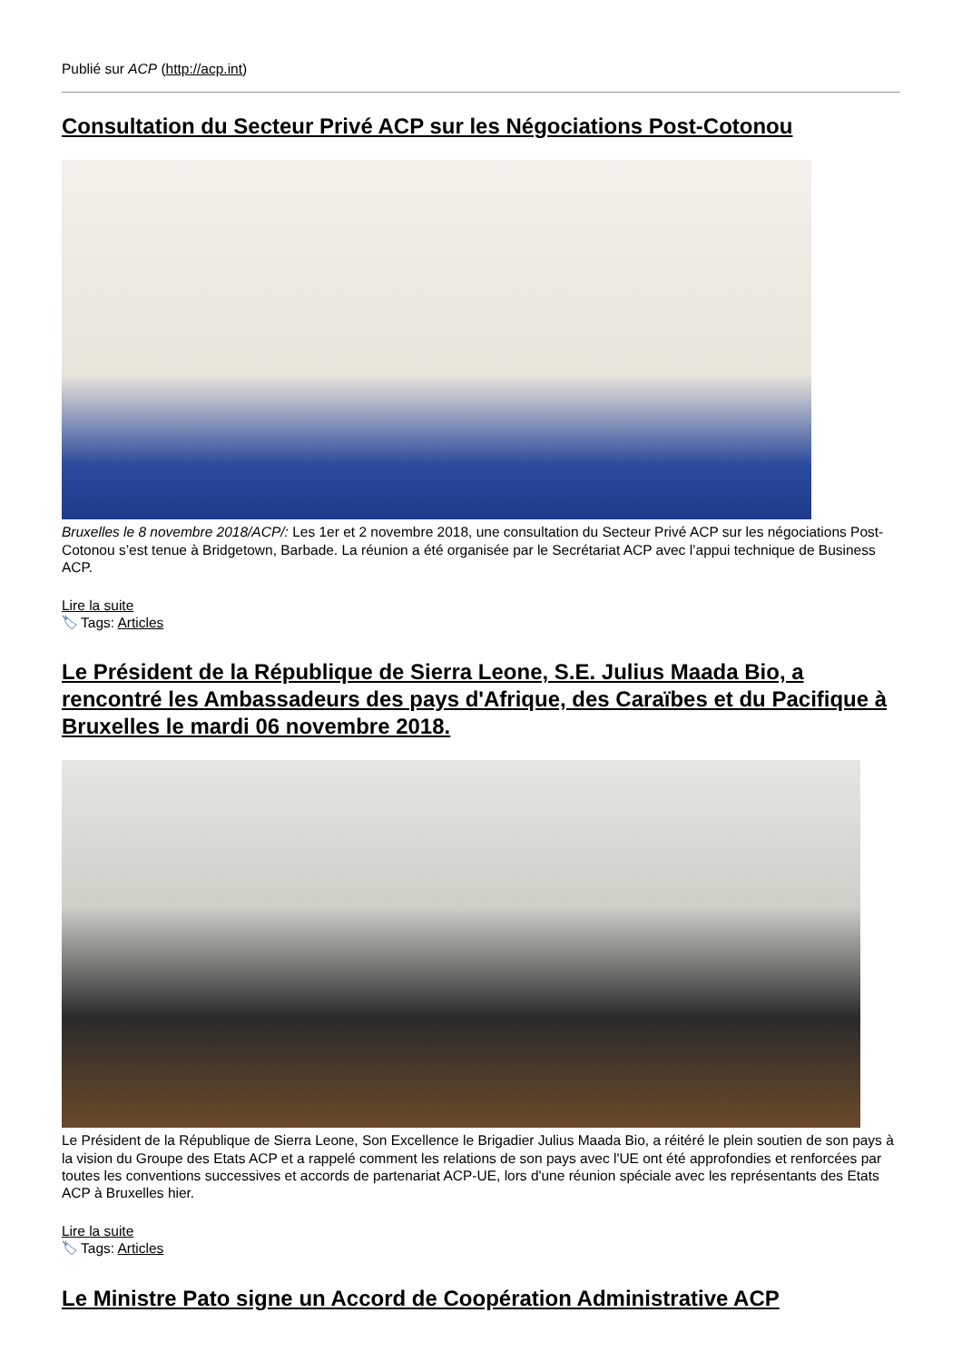Publié sur ACP (http://acp.int)
Consultation du Secteur Privé ACP sur les Négociations Post-Cotonou
Bruxelles le 8 novembre 2018/ACP/: Les 1er et 2 novembre 2018, une consultation du Secteur Privé ACP sur les négociations Post-Cotonou s’est tenue à Bridgetown, Barbade. La réunion a été organisée par le Secrétariat ACP avec l’appui technique de Business ACP.
Lire la suite
🏷 Tags: Articles
Le Président de la République de Sierra Leone, S.E. Julius Maada Bio, a rencontré les Ambassadeurs des pays d'Afrique, des Caraïbes et du Pacifique à Bruxelles le mardi 06 novembre 2018.
Le Président de la République de Sierra Leone, Son Excellence le Brigadier Julius Maada Bio, a réitéré le plein soutien de son pays à la vision du Groupe des Etats ACP et a rappelé comment les relations de son pays avec l'UE ont été approfondies et renforcées par toutes les conventions successives et accords de partenariat ACP-UE, lors d'une réunion spéciale avec les représentants des Etats ACP à Bruxelles hier.
Lire la suite
🏷 Tags: Articles
Le Ministre Pato signe un Accord de Coopération Administrative ACP